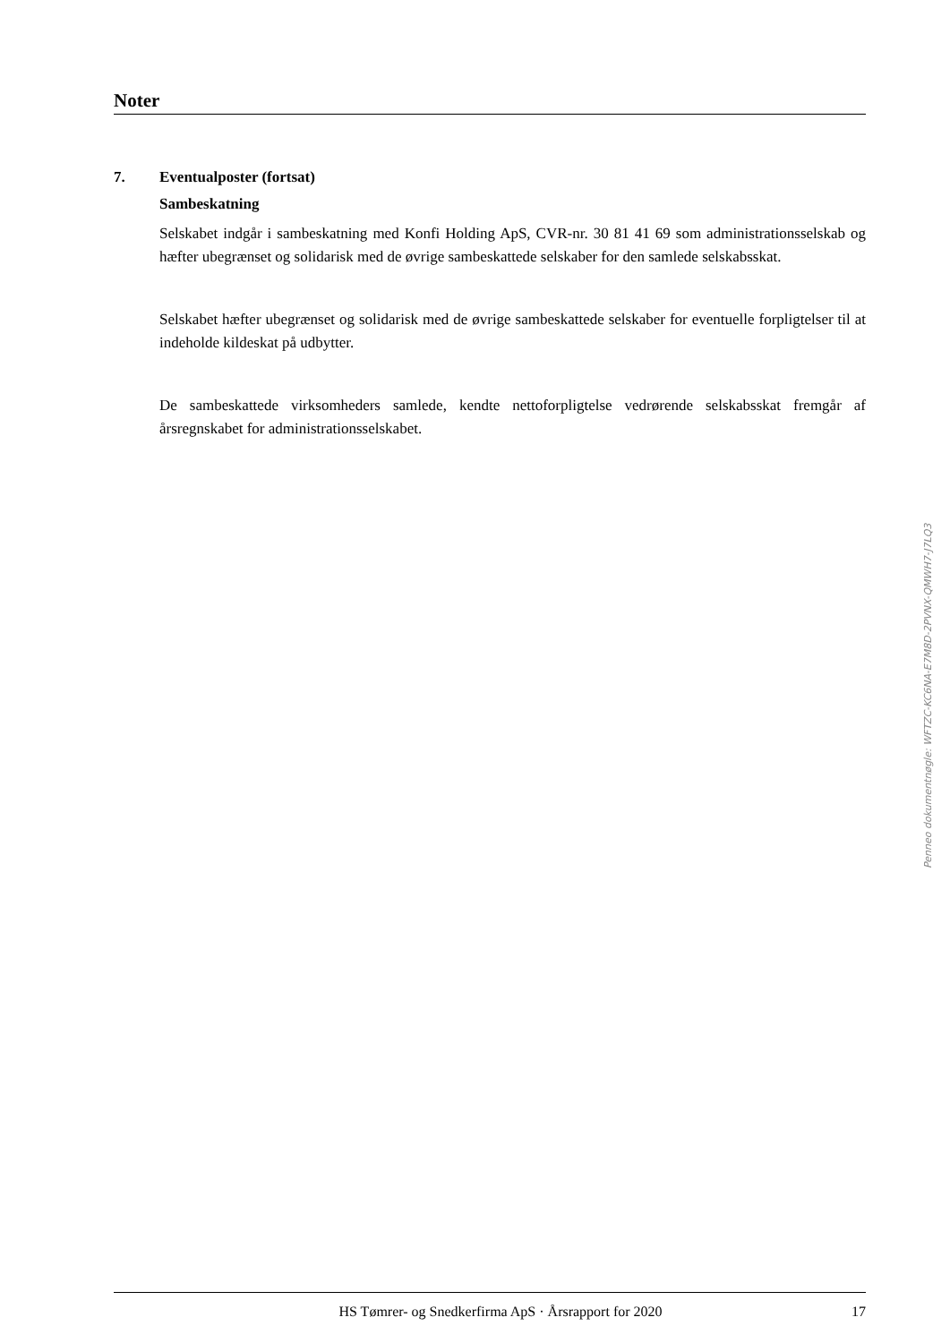Noter
7. Eventualposter (fortsat)
Sambeskatning
Selskabet indgår i sambeskatning med Konfi Holding ApS, CVR-nr. 30 81 41 69 som administrationsselskab og hæfter ubegrænset og solidarisk med de øvrige sambeskattede selskaber for den samlede selskabsskat.
Selskabet hæfter ubegrænset og solidarisk med de øvrige sambeskattede selskaber for eventuelle forpligtelser til at indeholde kildeskat på udbytter.
De sambeskattede virksomheders samlede, kendte nettoforpligtelse vedrørende selskabsskat fremgår af årsregnskabet for administrationsselskabet.
Penneo dokumentnøgle: WFTZC-KC6NA-E7M8D-2PVNX-QMWH7-J7LQ3
HS Tømrer- og Snedkerfirma ApS · Årsrapport for 2020
17